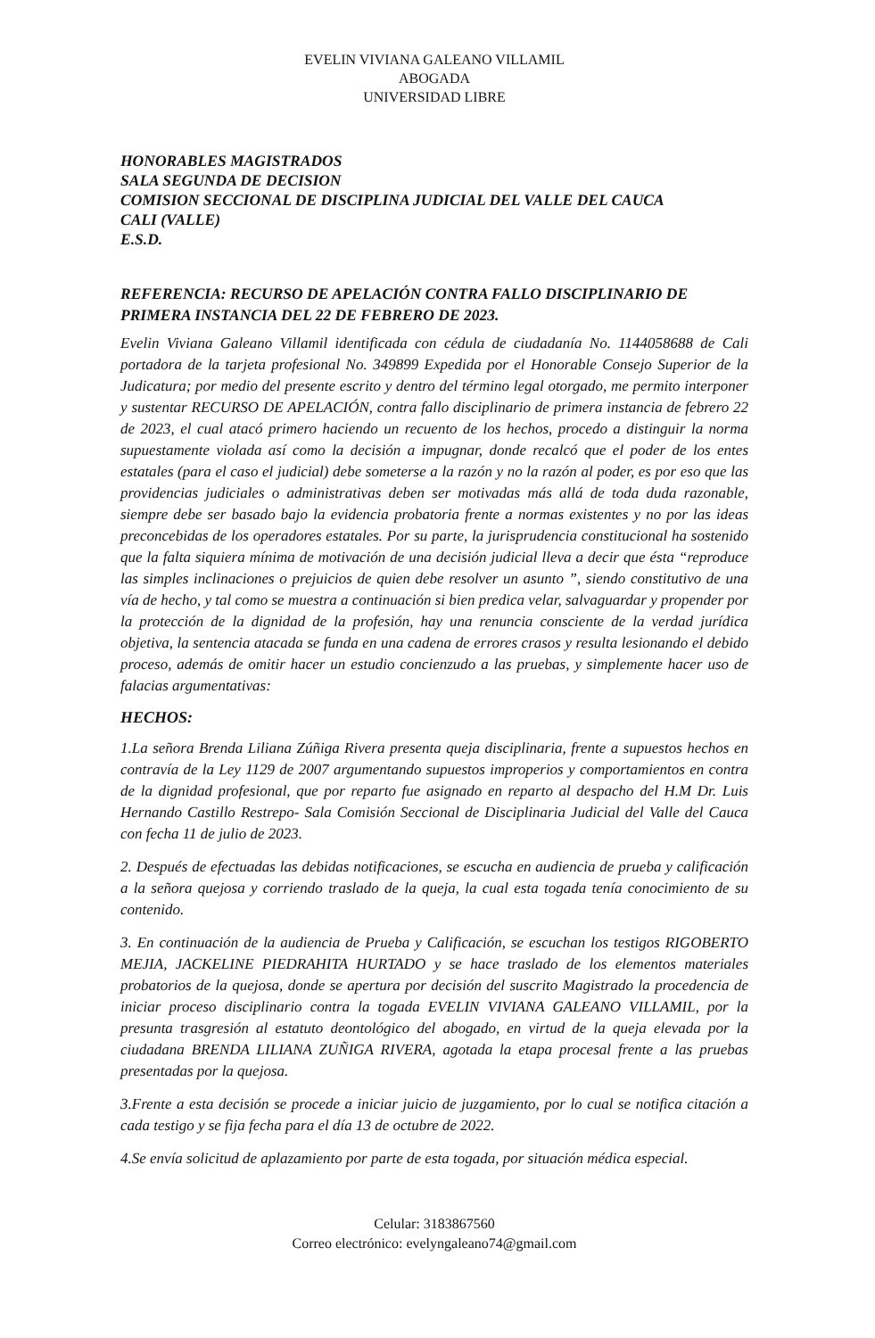EVELIN VIVIANA GALEANO VILLAMIL
ABOGADA
UNIVERSIDAD LIBRE
HONORABLES MAGISTRADOS
SALA SEGUNDA DE DECISION
COMISION SECCIONAL DE DISCIPLINA JUDICIAL DEL VALLE DEL CAUCA
CALI (VALLE)
E.S.D.
REFERENCIA: RECURSO DE APELACIÓN CONTRA FALLO DISCIPLINARIO DE PRIMERA INSTANCIA DEL 22 DE FEBRERO DE 2023.
Evelin Viviana Galeano Villamil identificada con cédula de ciudadanía No. 1144058688 de Cali portadora de la tarjeta profesional No. 349899 Expedida por el Honorable Consejo Superior de la Judicatura; por medio del presente escrito y dentro del término legal otorgado, me permito interponer y sustentar RECURSO DE APELACIÓN, contra fallo disciplinario de primera instancia de febrero 22 de 2023, el cual atacó primero haciendo un recuento de los hechos, procedo a distinguir la norma supuestamente violada así como la decisión a impugnar, donde recalcó que el poder de los entes estatales (para el caso el judicial) debe someterse a la razón y no la razón al poder, es por eso que las providencias judiciales o administrativas deben ser motivadas más allá de toda duda razonable, siempre debe ser basado bajo la evidencia probatoria frente a normas existentes y no por las ideas preconcebidas de los operadores estatales. Por su parte, la jurisprudencia constitucional ha sostenido que la falta siquiera mínima de motivación de una decisión judicial lleva a decir que ésta “reproduce las simples inclinaciones o prejuicios de quien debe resolver un asunto ”, siendo constitutivo de una vía de hecho, y tal como se muestra a continuación si bien predica velar, salvaguardar y propender por la protección de la dignidad de la profesión, hay una renuncia consciente de la verdad jurídica objetiva, la sentencia atacada se funda en una cadena de errores crasos y resulta lesionando el debido proceso, además de omitir hacer un estudio concienzudo a las pruebas, y simplemente hacer uso de falacias argumentativas:
HECHOS:
1.La señora Brenda Liliana Zúñiga Rivera presenta queja disciplinaria, frente a supuestos hechos en contravía de la Ley 1129 de 2007 argumentando supuestos improperios y comportamientos en contra de la dignidad profesional, que por reparto fue asignado en reparto al despacho del H.M Dr. Luis Hernando Castillo Restrepo- Sala Comisión Seccional de Disciplinaria Judicial del Valle del Cauca con fecha 11 de julio de 2023.
2. Después de efectuadas las debidas notificaciones, se escucha en audiencia de prueba y calificación a la señora quejosa y corriendo traslado de la queja, la cual esta togada tenía conocimiento de su contenido.
3. En continuación de la audiencia de Prueba y Calificación, se escuchan los testigos RIGOBERTO MEJIA, JACKELINE PIEDRAHITA HURTADO y se hace traslado de los elementos materiales probatorios de la quejosa, donde se apertura por decisión del suscrito Magistrado la procedencia de iniciar proceso disciplinario contra la togada EVELIN VIVIANA GALEANO VILLAMIL, por la presunta trasgresión al estatuto deontológico del abogado, en virtud de la queja elevada por la ciudadana BRENDA LILIANA ZUÑIGA RIVERA, agotada la etapa procesal frente a las pruebas presentadas por la quejosa.
3.Frente a esta decisión se procede a iniciar juicio de juzgamiento, por lo cual se notifica citación a cada testigo y se fija fecha para el día 13 de octubre de 2022.
4.Se envía solicitud de aplazamiento por parte de esta togada, por situación médica especial.
Celular: 3183867560
Correo electrónico: evelyngaleano74@gmail.com